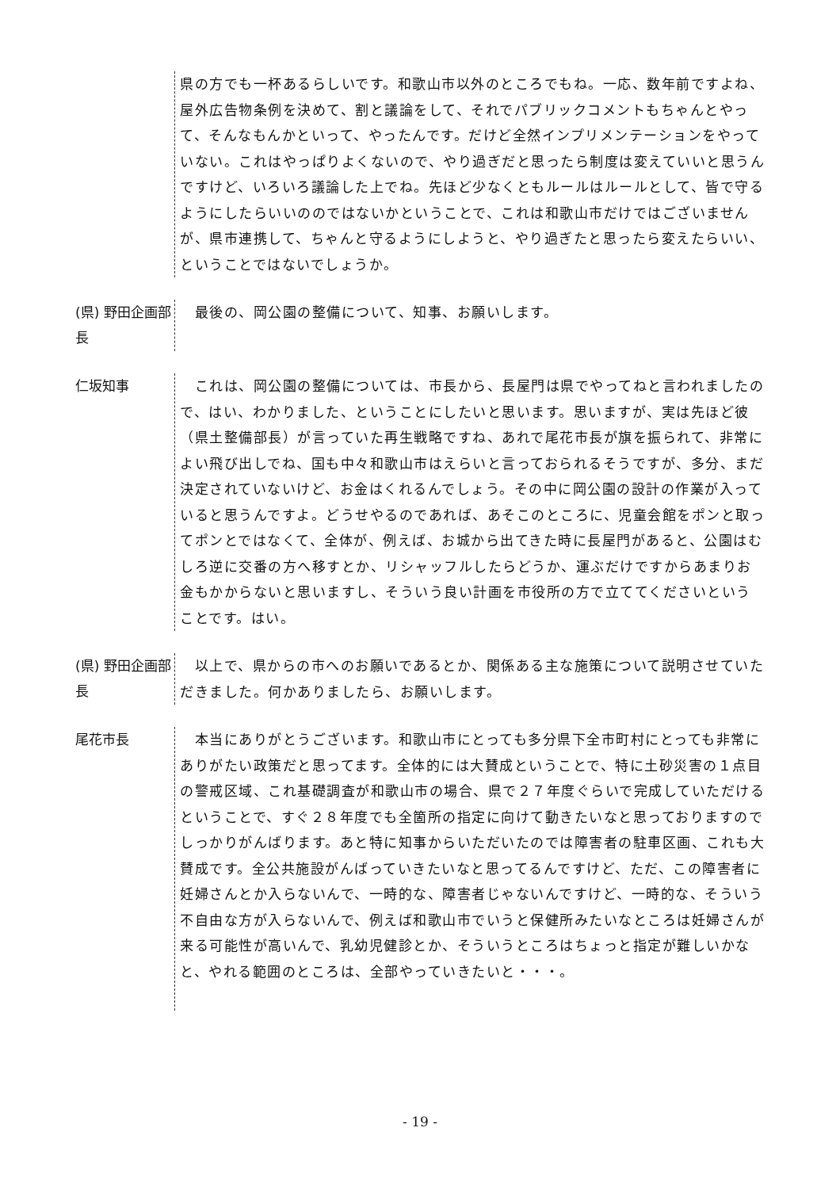県の方でも一杯あるらしいです。和歌山市以外のところでもね。一応、数年前ですよね、屋外広告物条例を決めて、割と議論をして、それでパブリックコメントもちゃんとやって、そんなもんかといって、やったんです。だけど全然インプリメンテーションをやっていない。これはやっぱりよくないので、やり過ぎだと思ったら制度は変えていいと思うんですけど、いろいろ議論した上でね。先ほど少なくともルールはルールとして、皆で守るようにしたらいいののではないかということで、これは和歌山市だけではございませんが、県市連携して、ちゃんと守るようにしようと、やり過ぎたと思ったら変えたらいい、ということではないでしょうか。
(県) 野田企画部長
　最後の、岡公園の整備について、知事、お願いします。
仁坂知事
　これは、岡公園の整備については、市長から、長屋門は県でやってねと言われましたので、はい、わかりました、ということにしたいと思います。思いますが、実は先ほど彼（県土整備部長）が言っていた再生戦略ですね、あれで尾花市長が旗を振られて、非常によい飛び出しでね、国も中々和歌山市はえらいと言っておられるそうですが、多分、まだ決定されていないけど、お金はくれるんでしょう。その中に岡公園の設計の作業が入っていると思うんですよ。どうせやるのであれば、あそこのところに、児童会館をポンと取ってポンとではなくて、全体が、例えば、お城から出てきた時に長屋門があると、公園はむしろ逆に交番の方へ移すとか、リシャッフルしたらどうか、運ぶだけですからあまりお金もかからないと思いますし、そういう良い計画を市役所の方で立ててくださいということです。はい。
(県) 野田企画部長
　以上で、県からの市へのお願いであるとか、関係ある主な施策について説明させていただきました。何かありましたら、お願いします。
尾花市長
　本当にありがとうございます。和歌山市にとっても多分県下全市町村にとっても非常にありがたい政策だと思ってます。全体的には大賛成ということで、特に土砂災害の１点目の警戒区域、これ基礎調査が和歌山市の場合、県で２７年度ぐらいで完成していただけるということで、すぐ２８年度でも全箇所の指定に向けて動きたいなと思っておりますのでしっかりがんばります。あと特に知事からいただいたのでは障害者の駐車区画、これも大賛成です。全公共施設がんばっていきたいなと思ってるんですけど、ただ、この障害者に妊婦さんとか入らないんで、一時的な、障害者じゃないんですけど、一時的な、そういう不自由な方が入らないんで、例えば和歌山市でいうと保健所みたいなところは妊婦さんが来る可能性が高いんで、乳幼児健診とか、そういうところはちょっと指定が難しいかなと、やれる範囲のところは、全部やっていきたいと・・・。
- 19 -